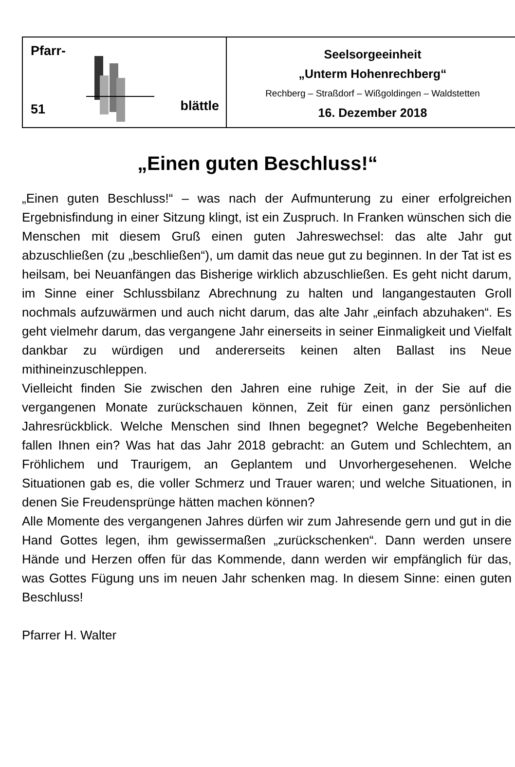Pfarr-
51 blättle
Seelsorgeeinheit
„Unterm Hohenrechberg“
Rechberg – Straßdorf – Wißgoldingen – Waldstetten
16. Dezember 2018
„Einen guten Beschluss!“
„Einen guten Beschluss!“ – was nach der Aufmunterung zu einer erfolgreichen Ergebnisfindung in einer Sitzung klingt, ist ein Zuspruch. In Franken wünschen sich die Menschen mit diesem Gruß einen guten Jahreswechsel: das alte Jahr gut abzuschließen (zu „beschließen“), um damit das neue gut zu beginnen. In der Tat ist es heilsam, bei Neuanfängen das Bisherige wirklich abzuschließen. Es geht nicht darum, im Sinne einer Schlussbilanz Abrechnung zu halten und langangestauten Groll nochmals aufzuwärmen und auch nicht darum, das alte Jahr „einfach abzuhaken“. Es geht vielmehr darum, das vergangene Jahr einerseits in seiner Einmaligkeit und Vielfalt dankbar zu würdigen und andererseits keinen alten Ballast ins Neue mithineinzuschleppen.
Vielleicht finden Sie zwischen den Jahren eine ruhige Zeit, in der Sie auf die vergangenen Monate zurückschauen können, Zeit für einen ganz persönlichen Jahresrückblick. Welche Menschen sind Ihnen begegnet? Welche Begebenheiten fallen Ihnen ein? Was hat das Jahr 2018 gebracht: an Gutem und Schlechtem, an Fröhlichem und Traurigem, an Geplantem und Unvorhergesehenen. Welche Situationen gab es, die voller Schmerz und Trauer waren; und welche Situationen, in denen Sie Freudensprünge hätten machen können?
Alle Momente des vergangenen Jahres dürfen wir zum Jahresende gern und gut in die Hand Gottes legen, ihm gewissermaßen „zurückschenken“. Dann werden unsere Hände und Herzen offen für das Kommende, dann werden wir empfänglich für das, was Gottes Fügung uns im neuen Jahr schenken mag. In diesem Sinne: einen guten Beschluss!
Pfarrer H. Walter